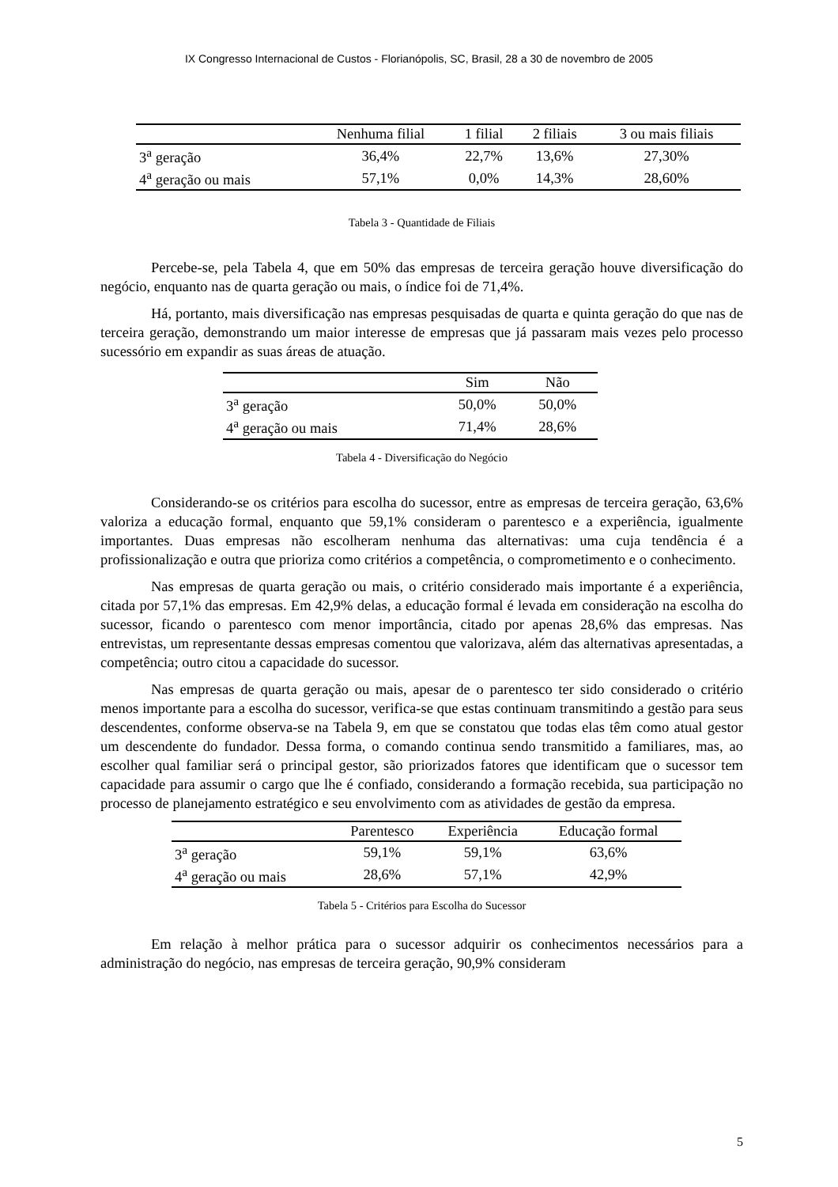IX Congresso Internacional de Custos - Florianópolis, SC, Brasil, 28 a 30 de novembro de 2005
| | Nenhuma filial | 1 filial | 2 filiais | 3 ou mais filiais |
| --- | --- | --- | --- | --- |
| 3<sup>a</sup> geração | 36,4% | 22,7% | 13,6% | 27,30% |
| 4<sup>a</sup> geração ou mais | 57,1% | 0,0% | 14,3% | 28,60% |
Tabela 3 - Quantidade de Filiais
Percebe-se, pela Tabela 4, que em 50% das empresas de terceira geração houve diversificação do negócio, enquanto nas de quarta geração ou mais, o índice foi de 71,4%.
Há, portanto, mais diversificação nas empresas pesquisadas de quarta e quinta geração do que nas de terceira geração, demonstrando um maior interesse de empresas que já passaram mais vezes pelo processo sucessório em expandir as suas áreas de atuação.
| | Sim | Não |
| --- | --- | --- |
| 3<sup>a</sup> geração | 50,0% | 50,0% |
| 4<sup>a</sup> geração ou mais | 71,4% | 28,6% |
Tabela 4 - Diversificação do Negócio
Considerando-se os critérios para escolha do sucessor, entre as empresas de terceira geração, 63,6% valoriza a educação formal, enquanto que 59,1% consideram o parentesco e a experiência, igualmente importantes. Duas empresas não escolheram nenhuma das alternativas: uma cuja tendência é a profissionalização e outra que prioriza como critérios a competência, o comprometimento e o conhecimento.
Nas empresas de quarta geração ou mais, o critério considerado mais importante é a experiência, citada por 57,1% das empresas. Em 42,9% delas, a educação formal é levada em consideração na escolha do sucessor, ficando o parentesco com menor importância, citado por apenas 28,6% das empresas. Nas entrevistas, um representante dessas empresas comentou que valorizava, além das alternativas apresentadas, a competência; outro citou a capacidade do sucessor.
Nas empresas de quarta geração ou mais, apesar de o parentesco ter sido considerado o critério menos importante para a escolha do sucessor, verifica-se que estas continuam transmitindo a gestão para seus descendentes, conforme observa-se na Tabela 9, em que se constatou que todas elas têm como atual gestor um descendente do fundador. Dessa forma, o comando continua sendo transmitido a familiares, mas, ao escolher qual familiar será o principal gestor, são priorizados fatores que identificam que o sucessor tem capacidade para assumir o cargo que lhe é confiado, considerando a formação recebida, sua participação no processo de planejamento estratégico e seu envolvimento com as atividades de gestão da empresa.
| | Parentesco | Experiência | Educação formal |
| --- | --- | --- | --- |
| 3<sup>a</sup> geração | 59,1% | 59,1% | 63,6% |
| 4<sup>a</sup> geração ou mais | 28,6% | 57,1% | 42,9% |
Tabela 5 - Critérios para Escolha do Sucessor
Em relação à melhor prática para o sucessor adquirir os conhecimentos necessários para a administração do negócio, nas empresas de terceira geração, 90,9% consideram
5